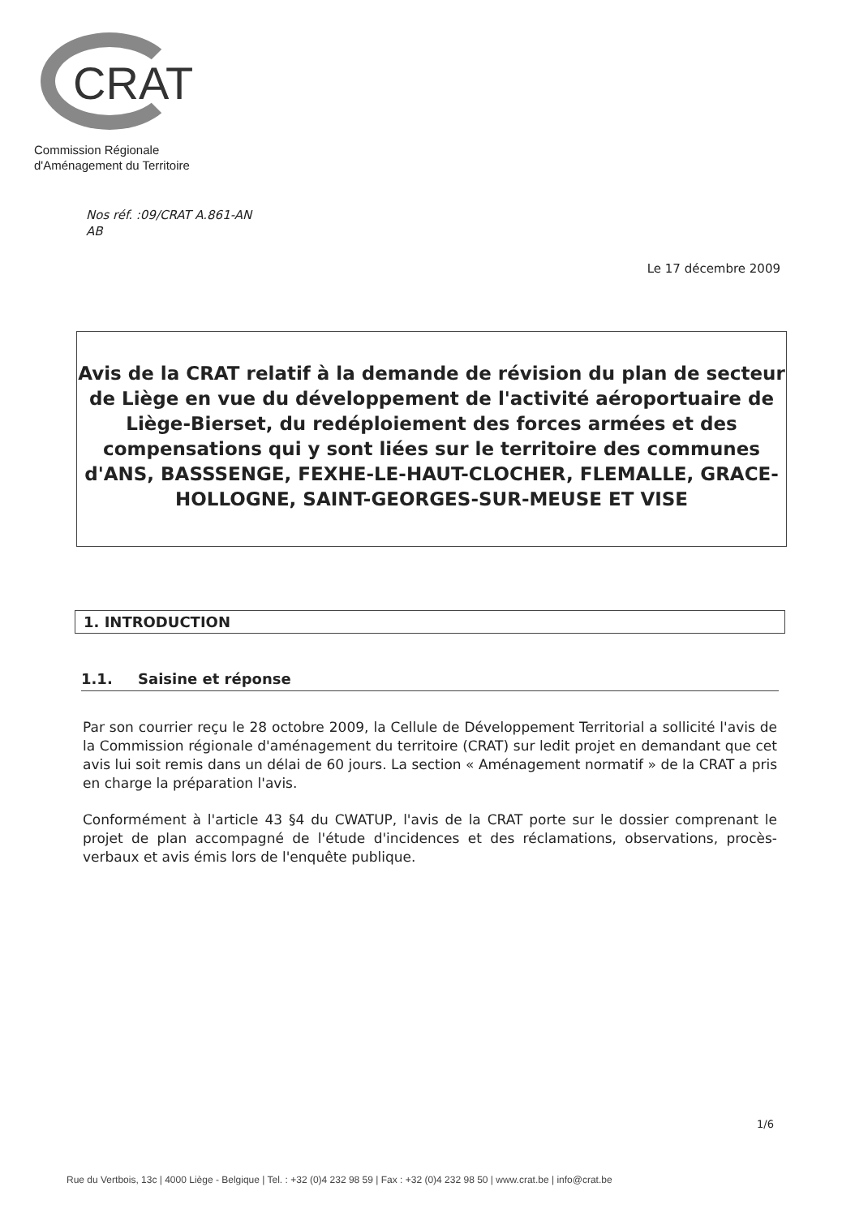CRAT
Commission Régionale
d'Aménagement du Territoire
Nos réf. :09/CRAT A.861-AN
AB
Le 17 décembre 2009
Avis de la CRAT relatif à la demande de révision du plan de secteur de Liège en vue du développement de l'activité aéroportuaire de Liège-Bierset, du redéploiement des forces armées et des compensations qui y sont liées sur le territoire des communes d'ANS, BASSSENGE, FEXHE-LE-HAUT-CLOCHER, FLEMALLE, GRACE-HOLLOGNE, SAINT-GEORGES-SUR-MEUSE ET VISE
1. INTRODUCTION
1.1. Saisine et réponse
Par son courrier reçu le 28 octobre 2009, la Cellule de Développement Territorial a sollicité l'avis de la Commission régionale d'aménagement du territoire (CRAT) sur ledit projet en demandant que cet avis lui soit remis dans un délai de 60 jours. La section « Aménagement normatif » de la CRAT a pris en charge la préparation l'avis.
Conformément à l'article 43 §4 du CWATUP, l'avis de la CRAT porte sur le dossier comprenant le projet de plan accompagné de l'étude d'incidences et des réclamations, observations, procès-verbaux et avis émis lors de l'enquête publique.
1/6
Rue du Vertbois, 13c | 4000 Liège - Belgique | Tel. : +32 (0)4 232 98 59 | Fax : +32 (0)4 232 98 50 | www.crat.be | info@crat.be